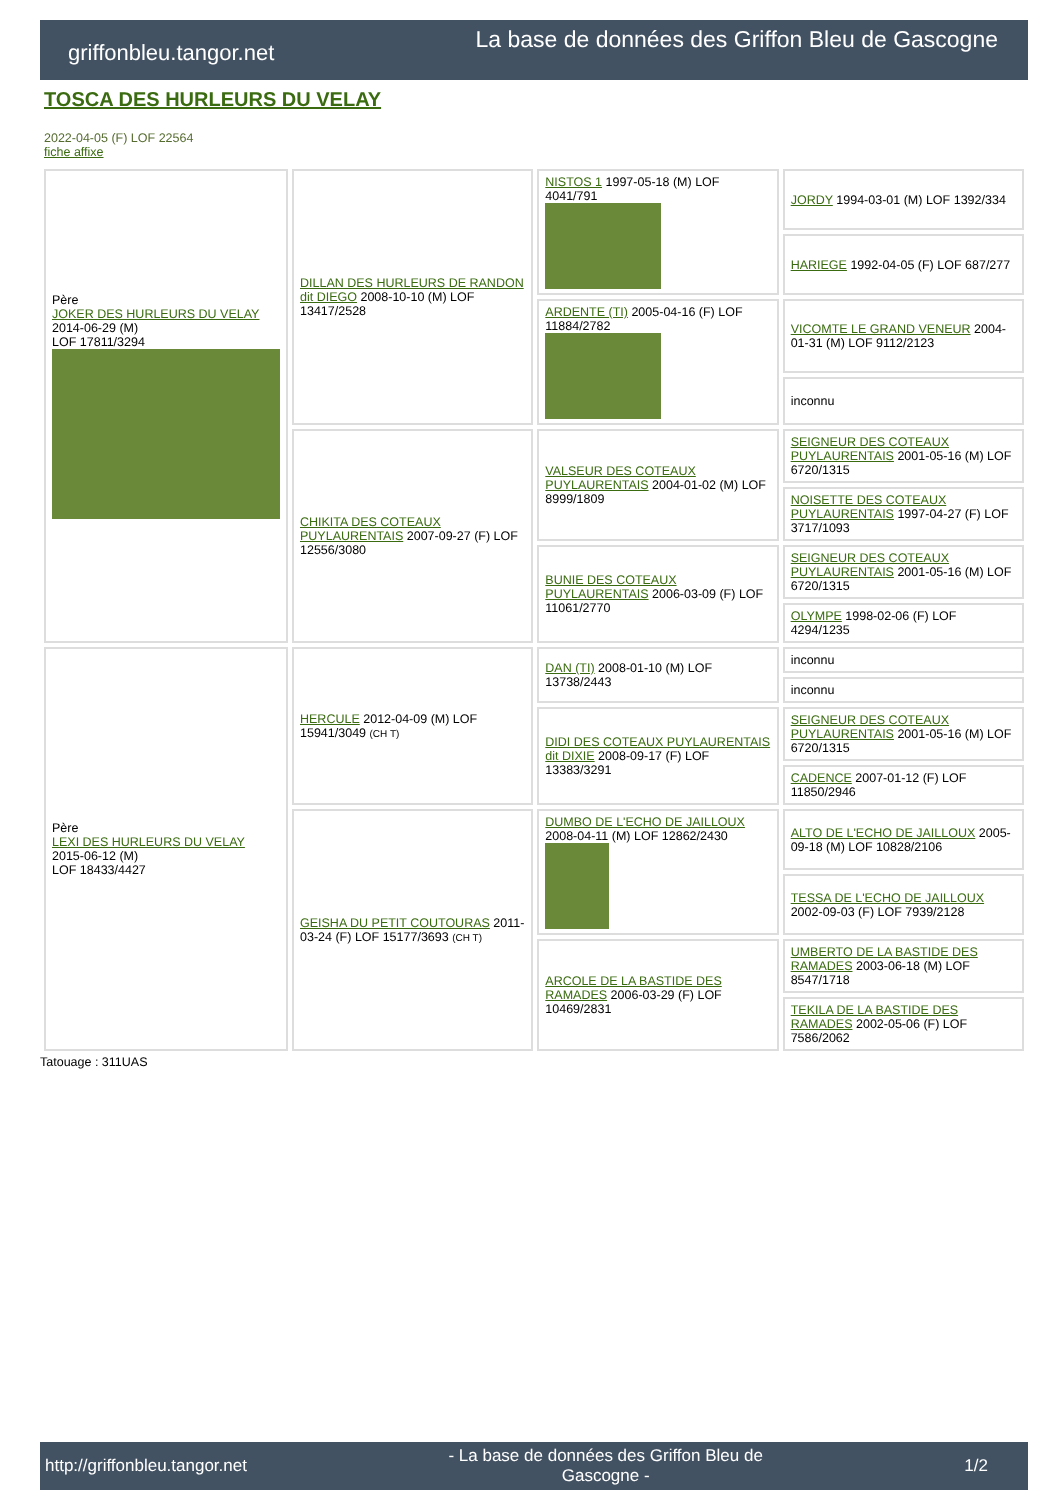griffonbleu.tangor.net La base de données des Griffon Bleu de Gascogne
TOSCA DES HURLEURS DU VELAY
2022-04-05 (F) LOF 22564
fiche affixe
| Père JOKER DES HURLEURS DU VELAY 2014-06-29 (M) LOF 17811/3294 | DILLAN DES HURLEURS DE RANDON dit DIEGO 2008-10-10 (M) LOF 13417/2528 | NISTOS 1 1997-05-18 (M) LOF 4041/791 | JORDY 1994-03-01 (M) LOF 1392/334 |
| | | | HARIEGE 1992-04-05 (F) LOF 687/277 |
| | | ARDENTE (TI) 2005-04-16 (F) LOF 11884/2782 | VICOMTE LE GRAND VENEUR 2004-01-31 (M) LOF 9112/2123 |
| | | | inconnu |
| | CHIKITA DES COTEAUX PUYLAURENTAIS 2007-09-27 (F) LOF 12556/3080 | VALSEUR DES COTEAUX PUYLAURENTAIS 2004-01-02 (M) LOF 8999/1809 | SEIGNEUR DES COTEAUX PUYLAURENTAIS 2001-05-16 (M) LOF 6720/1315 |
| | | | NOISETTE DES COTEAUX PUYLAURENTAIS 1997-04-27 (F) LOF 3717/1093 |
| | | BUNIE DES COTEAUX PUYLAURENTAIS 2006-03-09 (F) LOF 11061/2770 | SEIGNEUR DES COTEAUX PUYLAURENTAIS 2001-05-16 (M) LOF 6720/1315 |
| | | | OLYMPE 1998-02-06 (F) LOF 4294/1235 |
| Père LEXI DES HURLEURS DU VELAY 2015-06-12 (M) LOF 18433/4427 | HERCULE 2012-04-09 (M) LOF 15941/3049 (CH T) | DAN (TI) 2008-01-10 (M) LOF 13738/2443 | inconnu |
| | | | inconnu |
| | | DIDI DES COTEAUX PUYLAURENTAIS dit DIXIE 2008-09-17 (F) LOF 13383/3291 | SEIGNEUR DES COTEAUX PUYLAURENTAIS 2001-05-16 (M) LOF 6720/1315 |
| | | | CADENCE 2007-01-12 (F) LOF 11850/2946 |
| | GEISHA DU PETIT COUTOURAS 2011-03-24 (F) LOF 15177/3693 (CH T) | DUMBO DE L'ECHO DE JAILLOUX 2008-04-11 (M) LOF 12862/2430 | ALTO DE L'ECHO DE JAILLOUX 2005-09-18 (M) LOF 10828/2106 |
| | | | TESSA DE L'ECHO DE JAILLOUX 2002-09-03 (F) LOF 7939/2128 |
| | | ARCOLE DE LA BASTIDE DES RAMADES 2006-03-29 (F) LOF 10469/2831 | UMBERTO DE LA BASTIDE DES RAMADES 2003-06-18 (M) LOF 8547/1718 |
| | | | TEKILA DE LA BASTIDE DES RAMADES 2002-05-06 (F) LOF 7586/2062 |
Tatouage : 311UAS
http://griffonbleu.tangor.net - La base de données des Griffon Bleu de
Gascogne - 1/2